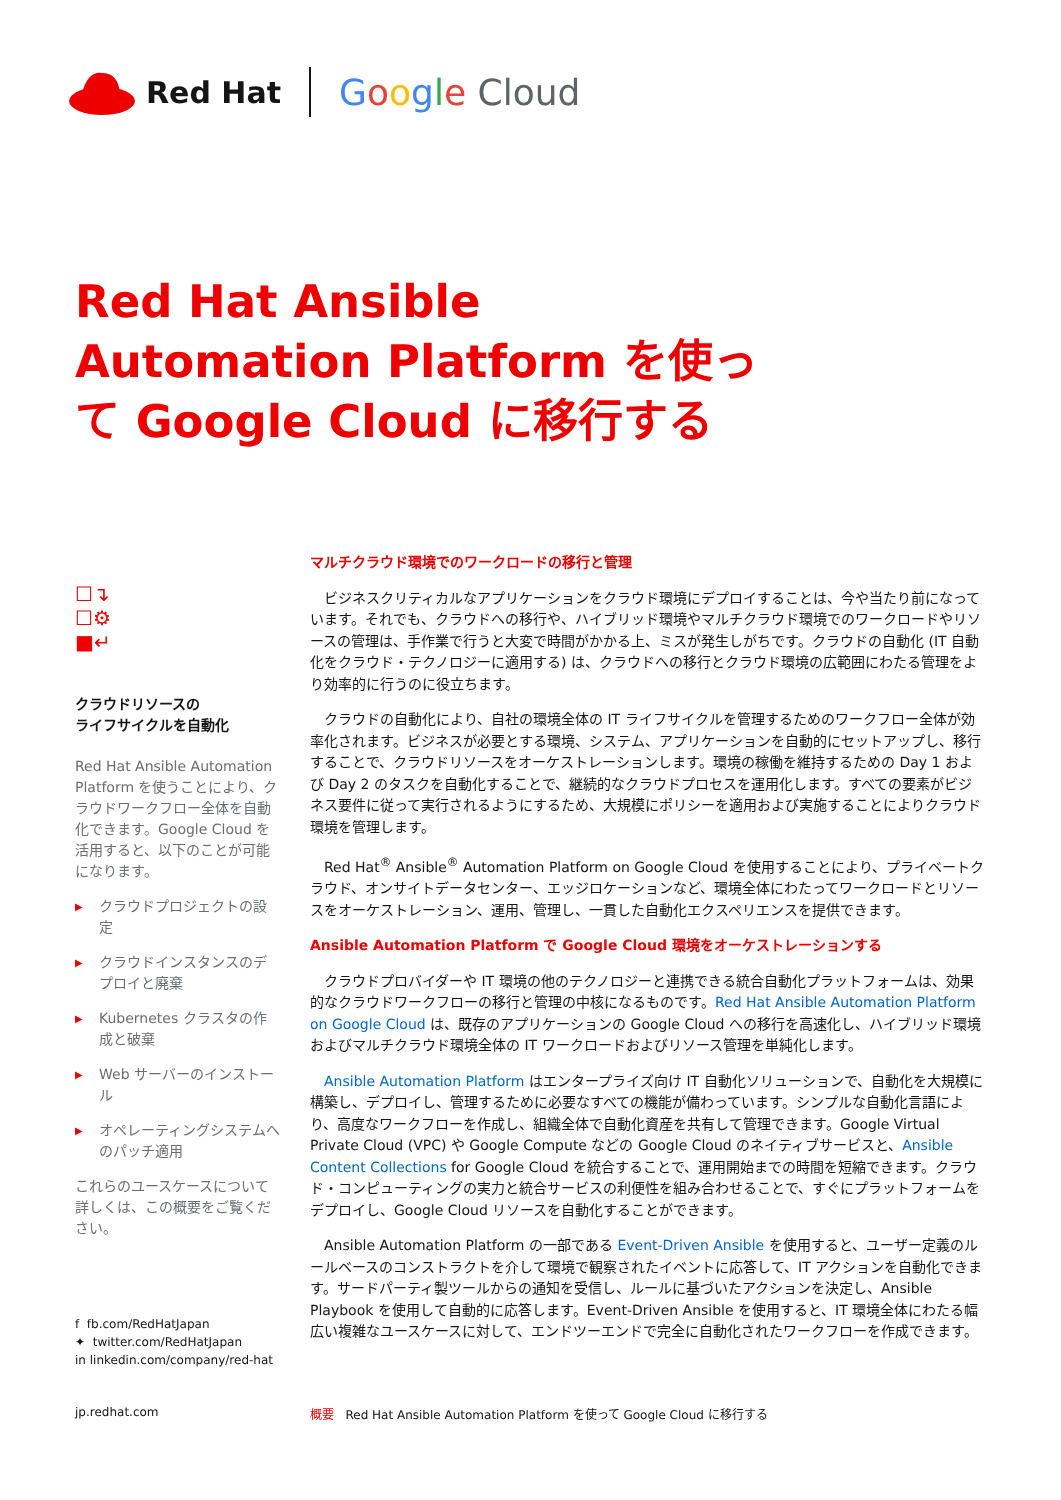Red Hat Google Cloud
Red Hat Ansible Automation Platform を使って Google Cloud に移行する
☐↴
☐⚙
■↵
クラウドリソースの
ライフサイクルを自動化
Red Hat Ansible Automation Platform を使うことにより、クラウドワークフロー全体を自動化できます。Google Cloud を活用すると、以下のことが可能になります。
▶ クラウドプロジェクトの設定
▶ クラウドインスタンスのデプロイと廃棄
▶ Kubernetes クラスタの作成と破棄
▶ Web サーバーのインストール
▶ オペレーティングシステムへのパッチ適用
これらのユースケースについて詳しくは、この概要をご覧ください。
マルチクラウド環境でのワークロードの移行と管理
ビジネスクリティカルなアプリケーションをクラウド環境にデプロイすることは、今や当たり前になっています。それでも、クラウドへの移行や、ハイブリッド環境やマルチクラウド環境でのワークロードやリソースの管理は、手作業で行うと大変で時間がかかる上、ミスが発生しがちです。クラウドの自動化 (IT 自動化をクラウド・テクノロジーに適用する) は、クラウドへの移行とクラウド環境の広範囲にわたる管理をより効率的に行うのに役立ちます。
クラウドの自動化により、自社の環境全体の IT ライフサイクルを管理するためのワークフロー全体が効率化されます。ビジネスが必要とする環境、システム、アプリケーションを自動的にセットアップし、移行することで、クラウドリソースをオーケストレーションします。環境の稼働を維持するための Day 1 および Day 2 のタスクを自動化することで、継続的なクラウドプロセスを運用化します。すべての要素がビジネス要件に従って実行されるようにするため、大規模にポリシーを適用および実施することによりクラウド環境を管理します。
Red Hat<sup>®</sup> Ansible<sup>®</sup> Automation Platform on Google Cloud を使用することにより、プライベートクラウド、オンサイトデータセンター、エッジロケーションなど、環境全体にわたってワークロードとリソースをオーケストレーション、運用、管理し、一貫した自動化エクスペリエンスを提供できます。
Ansible Automation Platform で Google Cloud 環境をオーケストレーションする
クラウドプロバイダーや IT 環境の他のテクノロジーと連携できる統合自動化プラットフォームは、効果的なクラウドワークフローの移行と管理の中核になるものです。Red Hat Ansible Automation Platform on Google Cloud は、既存のアプリケーションの Google Cloud への移行を高速化し、ハイブリッド環境およびマルチクラウド環境全体の IT ワークロードおよびリソース管理を単純化します。
Ansible Automation Platform はエンタープライズ向け IT 自動化ソリューションで、自動化を大規模に構築し、デプロイし、管理するために必要なすべての機能が備わっています。シンプルな自動化言語により、高度なワークフローを作成し、組織全体で自動化資産を共有して管理できます。Google Virtual Private Cloud (VPC) や Google Compute などの Google Cloud のネイティブサービスと、Ansible Content Collections for Google Cloud を統合することで、運用開始までの時間を短縮できます。クラウド・コンピューティングの実力と統合サービスの利便性を組み合わせることで、すぐにプラットフォームをデプロイし、Google Cloud リソースを自動化することができます。
Ansible Automation Platform の一部である Event-Driven Ansible を使用すると、ユーザー定義のルールベースのコンストラクトを介して環境で観察されたイベントに応答して、IT アクションを自動化できます。サードパーティ製ツールからの通知を受信し、ルールに基づいたアクションを決定し、Ansible Playbook を使用して自動的に応答します。Event-Driven Ansible を使用すると、IT 環境全体にわたる幅広い複雑なユースケースに対して、エンドツーエンドで完全に自動化されたワークフローを作成できます。
f fb.com/RedHatJapan
✦ twitter.com/RedHatJapan
in linkedin.com/company/red-hat
jp.redhat.com 概要 Red Hat Ansible Automation Platform を使って Google Cloud に移行する